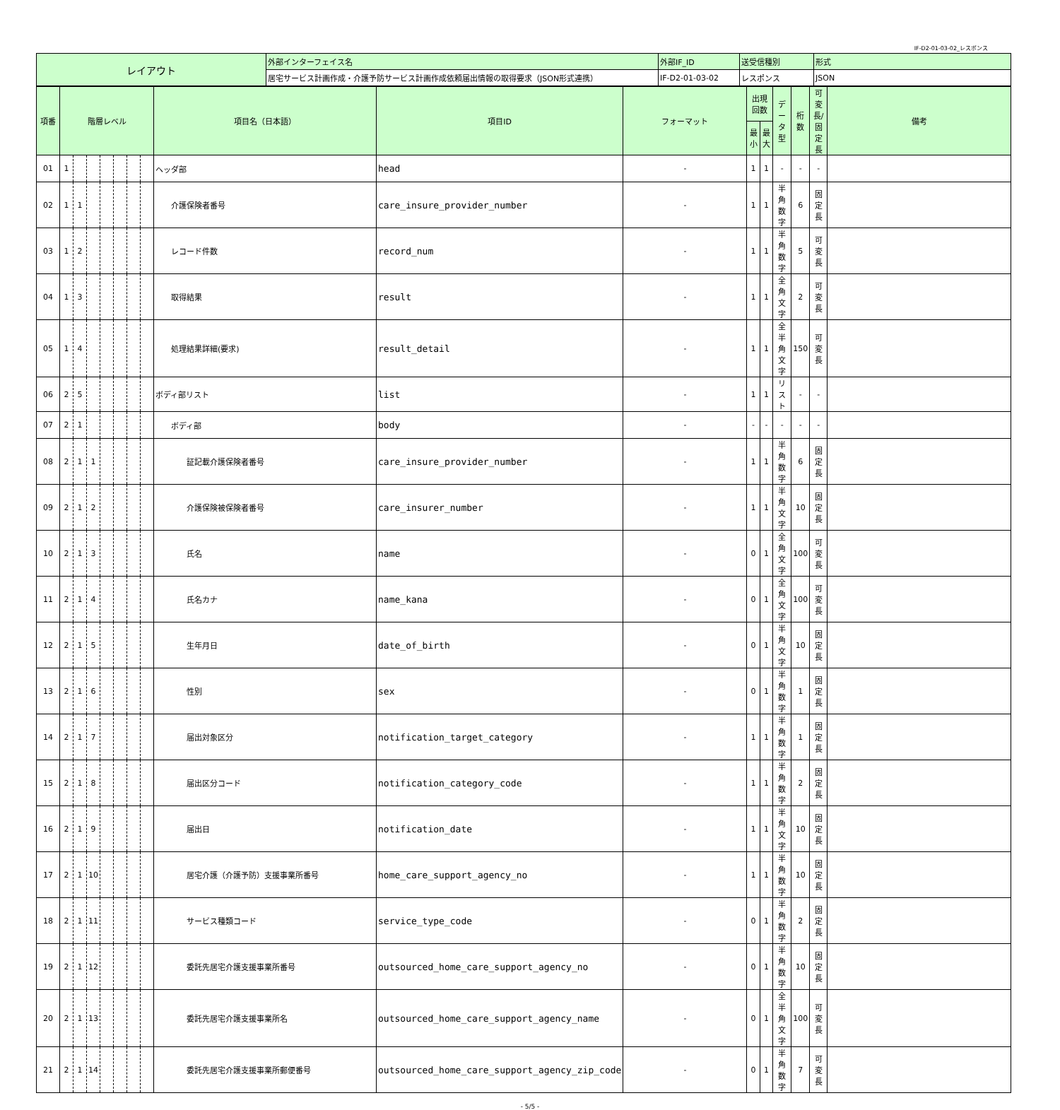IF-D2-01-03-02_レスポンス
| レイアウト | 外部インターフェイス名 | 外部IF_ID | 送受信種別 | 形式 |
| | 居宅サービス計画作成・介護予防サービス計画作成依頼届出情報の取得要求（JSON形式連携） | IF-D2-01-03-02 | レスポンス | JSON |
| 項番 | 階層レベル | | | | | | | 項目名（日本語） | 項目ID | フォーマット | 出現回数 | | データ型 | 桁数 | 可変長/ 固定長 | 備考 |
| --- | --- | --- | --- | --- | --- | --- | --- | --- | --- | --- | --- | --- | --- | --- | --- | --- |
| | | | | | | | | | | | 最小 | 最大 | | | | |
| 01 | 1 | | | | | | | ヘッダ部 | head | - | 1 | 1 | - | - | - | |
| 02 | 1 | 1 | | | | | | 介護保険者番号 | care_insure_provider_number | - | 1 | 1 | 半角数字 | 6 | 固定長 | |
| 03 | 1 | 2 | | | | | | レコード件数 | record_num | - | 1 | 1 | 半角数字 | 5 | 可変長 | |
| 04 | 1 | 3 | | | | | | 取得結果 | result | - | 1 | 1 | 全角文字 | 2 | 可変長 | |
| 05 | 1 | 4 | | | | | | 処理結果詳細(要求) | result_detail | - | 1 | 1 | 全半角文字 | 150 | 可変長 | |
| 06 | 2 | 5 | | | | | | ボディ部リスト | list | - | 1 | 1 | リスト | - | - | |
| 07 | 2 | 1 | | | | | | ボディ部 | body | - | - | - | - | - | - | |
| 08 | 2 | 1 | 1 | | | | | 証記載介護保険者番号 | care_insure_provider_number | - | 1 | 1 | 半角数字 | 6 | 固定長 | |
| 09 | 2 | 1 | 2 | | | | | 介護保険被保険者番号 | care_insurer_number | - | 1 | 1 | 半角文字 | 10 | 固定長 | |
| 10 | 2 | 1 | 3 | | | | | 氏名 | name | - | 0 | 1 | 全角文字 | 100 | 可変長 | |
| 11 | 2 | 1 | 4 | | | | | 氏名カナ | name_kana | - | 0 | 1 | 全角文字 | 100 | 可変長 | |
| 12 | 2 | 1 | 5 | | | | | 生年月日 | date_of_birth | - | 0 | 1 | 半角文字 | 10 | 固定長 | |
| 13 | 2 | 1 | 6 | | | | | 性別 | sex | - | 0 | 1 | 半角数字 | 1 | 固定長 | |
| 14 | 2 | 1 | 7 | | | | | 届出対象区分 | notification_target_category | - | 1 | 1 | 半角数字 | 1 | 固定長 | |
| 15 | 2 | 1 | 8 | | | | | 届出区分コード | notification_category_code | - | 1 | 1 | 半角数字 | 2 | 固定長 | |
| 16 | 2 | 1 | 9 | | | | | 届出日 | notification_date | - | 1 | 1 | 半角文字 | 10 | 固定長 | |
| 17 | 2 | 1 | 10 | | | | | 居宅介護（介護予防）支援事業所番号 | home_care_support_agency_no | - | 1 | 1 | 半角数字 | 10 | 固定長 | |
| 18 | 2 | 1 | 11 | | | | | サービス種類コード | service_type_code | - | 0 | 1 | 半角数字 | 2 | 固定長 | |
| 19 | 2 | 1 | 12 | | | | | 委託先居宅介護支援事業所番号 | outsourced_home_care_support_agency_no | - | 0 | 1 | 半角数字 | 10 | 固定長 | |
| 20 | 2 | 1 | 13 | | | | | 委託先居宅介護支援事業所名 | outsourced_home_care_support_agency_name | - | 0 | 1 | 全半角文字 | 100 | 可変長 | |
| 21 | 2 | 1 | 14 | | | | | 委託先居宅介護支援事業所郵便番号 | outsourced_home_care_support_agency_zip_code | - | 0 | 1 | 半角数字 | 7 | 可変長 | |
- 5/5 -